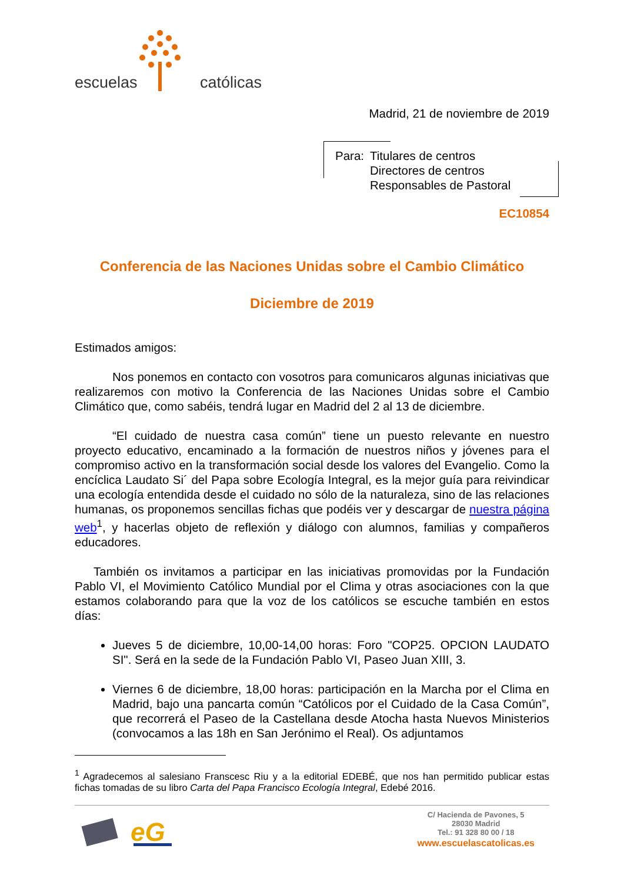escuelas católicas
Madrid, 21 de noviembre de 2019
| Para: | Titulares de centros Directores de centros Responsables de Pastoral |
EC10854
Conferencia de las Naciones Unidas sobre el Cambio Climático
Diciembre de 2019
Estimados amigos:
Nos ponemos en contacto con vosotros para comunicaros algunas iniciativas que realizaremos con motivo la Conferencia de las Naciones Unidas sobre el Cambio Climático que, como sabéis, tendrá lugar en Madrid del 2 al 13 de diciembre.
“El cuidado de nuestra casa común” tiene un puesto relevante en nuestro proyecto educativo, encaminado a la formación de nuestros niños y jóvenes para el compromiso activo en la transformación social desde los valores del Evangelio. Como la encíclica Laudato Si´ del Papa sobre Ecología Integral, es la mejor guía para reivindicar una ecología entendida desde el cuidado no sólo de la naturaleza, sino de las relaciones humanas, os proponemos sencillas fichas que podéis ver y descargar de nuestra página web<sup>1</sup>, y hacerlas objeto de reflexión y diálogo con alumnos, familias y compañeros educadores.
También os invitamos a participar en las iniciativas promovidas por la Fundación Pablo VI, el Movimiento Católico Mundial por el Clima y otras asociaciones con la que estamos colaborando para que la voz de los católicos se escuche también en estos días:
Jueves 5 de diciembre, 10,00-14,00 horas: Foro "COP25. OPCION LAUDATO SI". Será en la sede de la Fundación Pablo VI, Paseo Juan XIII, 3.
Viernes 6 de diciembre, 18,00 horas: participación en la Marcha por el Clima en Madrid, bajo una pancarta común “Católicos por el Cuidado de la Casa Común”, que recorrerá el Paseo de la Castellana desde Atocha hasta Nuevos Ministerios (convocamos a las 18h en San Jerónimo el Real). Os adjuntamos
<sup>1</sup> Agradecemos al salesiano Franscesc Riu y a la editorial EDEBÉ, que nos han permitido publicar estas fichas tomadas de su libro Carta del Papa Francisco Ecología Integral, Edebé 2016.
eG
C/ Hacienda de Pavones, 5
28030 Madrid
Tel.: 91 328 80 00 / 18
www.escuelascatolicas.es